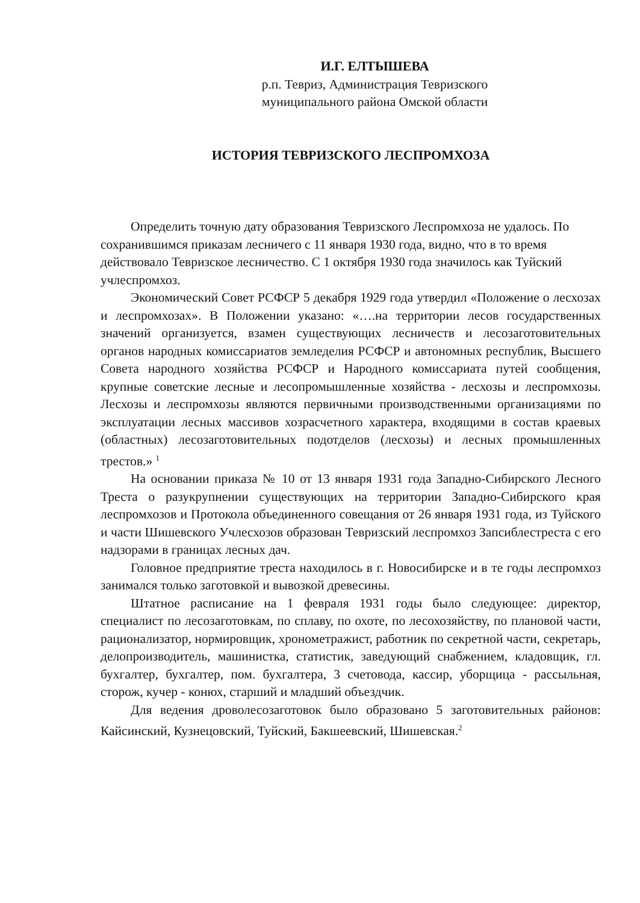И.Г. ЕЛТЫШЕВА
р.п. Тевриз, Администрация Тевризского
муниципального района Омской области
ИСТОРИЯ ТЕВРИЗСКОГО ЛЕСПРОМХОЗА
Определить точную дату образования Тевризского Леспромхоза не удалось. По сохранившимся приказам лесничего с 11 января 1930 года, видно, что в то время действовало Тевризское лесничество. С 1 октября 1930 года значилось как Туйский учлеспромхоз.
Экономический Совет РСФСР 5 декабря 1929 года утвердил «Положение о лесхозах и леспромхозах». В Положении указано: «….на территории лесов государственных значений организуется, взамен существующих лесничеств и лесозаготовительных органов народных комиссариатов земледелия РСФСР и автономных республик, Высшего Совета народного хозяйства РСФСР и Народного комиссариата путей сообщения, крупные советские лесные и лесопромышленные хозяйства - лесхозы и леспромхозы. Лесхозы и леспромхозы являются первичными производственными организациями по эксплуатации лесных массивов хозрасчетного характера, входящими в состав краевых (областных) лесозаготовительных подотделов (лесхозы) и лесных промышленных трестов.» <sup>1</sup>
На основании приказа № 10 от 13 января 1931 года Западно-Сибирского Лесного Треста о разукрупнении существующих на территории Западно-Сибирского края леспромхозов и Протокола объединенного совещания от 26 января 1931 года, из Туйского и части Шишевского Учлесхозов образован Тевризский леспромхоз Запсиблестреста с его надзорами в границах лесных дач.
Головное предприятие треста находилось в г. Новосибирске и в те годы леспромхоз занимался только заготовкой и вывозкой древесины.
Штатное расписание на 1 февраля 1931 годы было следующее: директор, специалист по лесозаготовкам, по сплаву, по охоте, по лесохозяйству, по плановой части, рационализатор, нормировщик, хронометражист, работник по секретной части, секретарь, делопроизводитель, машинистка, статистик, заведующий снабжением, кладовщик, гл. бухгалтер, бухгалтер, пом. бухгалтера, 3 счетовода, кассир, уборщица - рассыльная, сторож, кучер - конюх, старший и младший объездчик.
Для ведения дроволесозаготовок было образовано 5 заготовительных районов: Кайсинский, Кузнецовский, Туйский, Бакшеевский, Шишевская.<sup>2</sup>